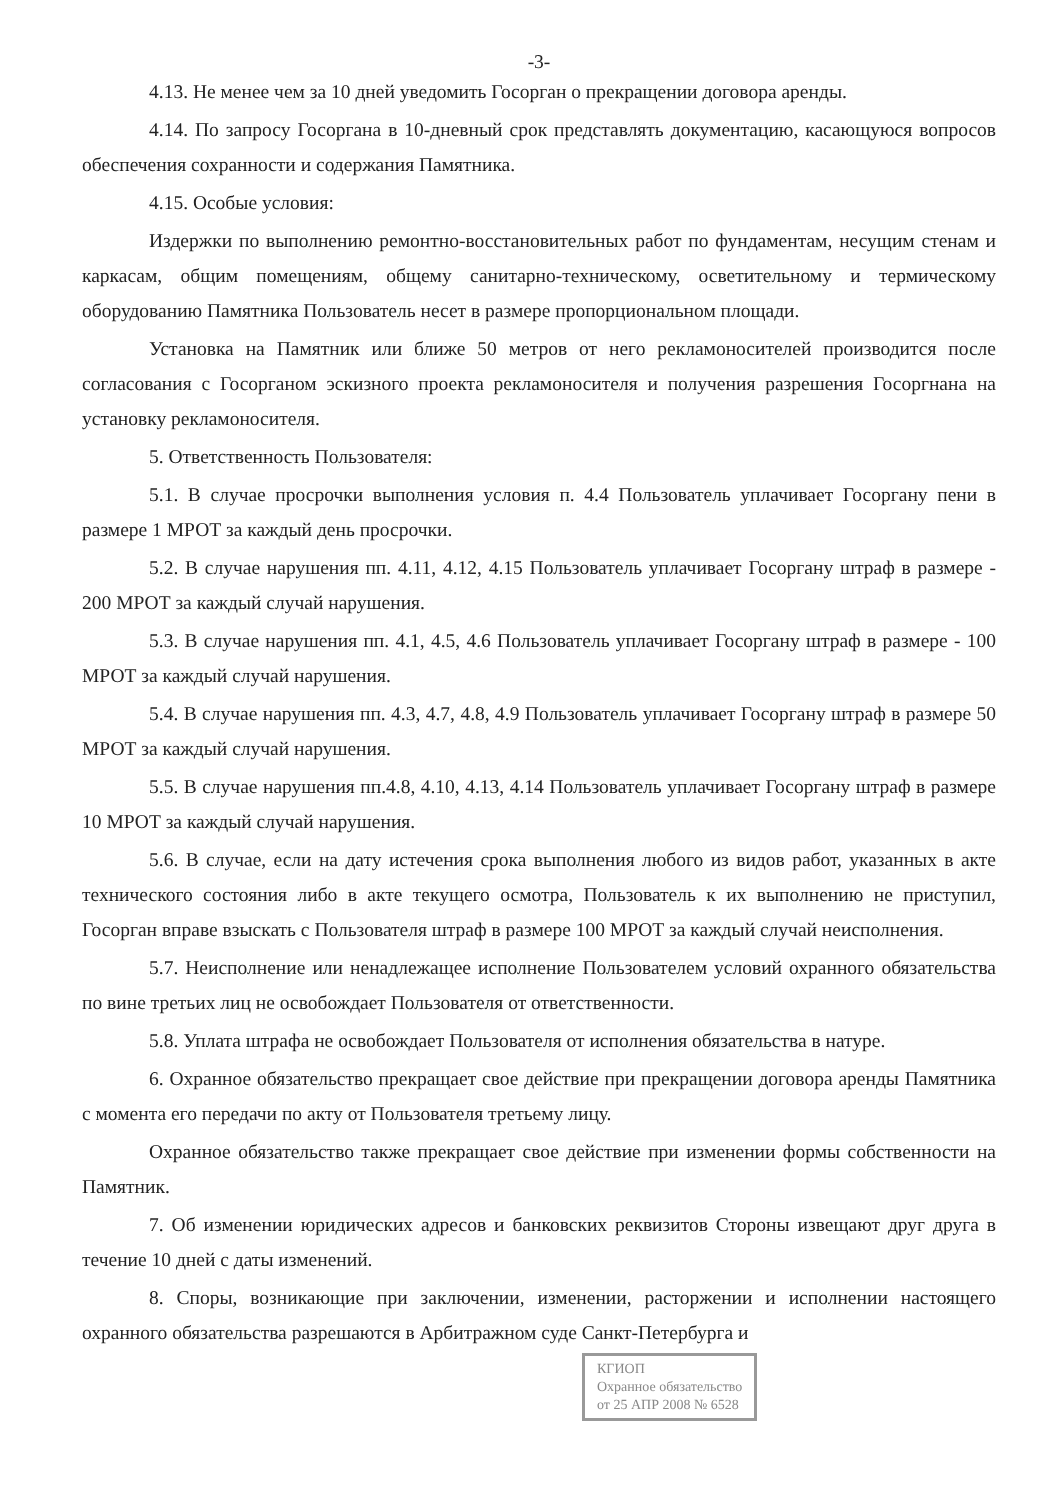-3-
4.13. Не менее чем за 10 дней уведомить Госорган о прекращении договора аренды.
4.14. По запросу Госоргана в 10-дневный срок представлять документацию, касающуюся вопросов обеспечения сохранности и содержания Памятника.
4.15. Особые условия:
Издержки по выполнению ремонтно-восстановительных работ по фундаментам, несущим стенам и каркасам, общим помещениям, общему санитарно-техническому, осветительному и термическому оборудованию Памятника Пользователь несет в размере пропорциональном площади.
Установка на Памятник или ближе 50 метров от него рекламоносителей производится после согласования с Госорганом эскизного проекта рекламоносителя и получения разрешения Госоргнана на установку рекламоносителя.
5. Ответственность Пользователя:
5.1. В случае просрочки выполнения условия п. 4.4 Пользователь уплачивает Госоргану пени в размере 1 МРОТ за каждый день просрочки.
5.2. В случае нарушения пп. 4.11, 4.12, 4.15 Пользователь уплачивает Госоргану штраф в размере - 200 МРОТ за каждый случай нарушения.
5.3. В случае нарушения пп. 4.1, 4.5, 4.6 Пользователь уплачивает Госоргану штраф в размере - 100 МРОТ за каждый случай нарушения.
5.4. В случае нарушения пп. 4.3, 4.7, 4.8, 4.9 Пользователь уплачивает Госоргану штраф в размере 50 МРОТ за каждый случай нарушения.
5.5. В случае нарушения пп.4.8, 4.10, 4.13, 4.14 Пользователь уплачивает Госоргану штраф в размере 10 МРОТ за каждый случай нарушения.
5.6. В случае, если на дату истечения срока выполнения любого из видов работ, указанных в акте технического состояния либо в акте текущего осмотра, Пользователь к их выполнению не приступил, Госорган вправе взыскать с Пользователя штраф в размере 100 МРОТ за каждый случай неисполнения.
5.7. Неисполнение или ненадлежащее исполнение Пользователем условий охранного обязательства по вине третьих лиц не освобождает Пользователя от ответственности.
5.8. Уплата штрафа не освобождает Пользователя от исполнения обязательства в натуре.
6. Охранное обязательство прекращает свое действие при прекращении договора аренды Памятника с момента его передачи по акту от Пользователя третьему лицу.
Охранное обязательство также прекращает свое действие при изменении формы собственности на Памятник.
7. Об изменении юридических адресов и банковских реквизитов Стороны извещают друг друга в течение 10 дней с даты изменений.
8. Споры, возникающие при заключении, изменении, расторжении и исполнении настоящего охранного обязательства разрешаются в Арбитражном суде Санкт-Петербурга и
КГИОП
Охранное обязательство
от 25 АПР 2008 № 6528